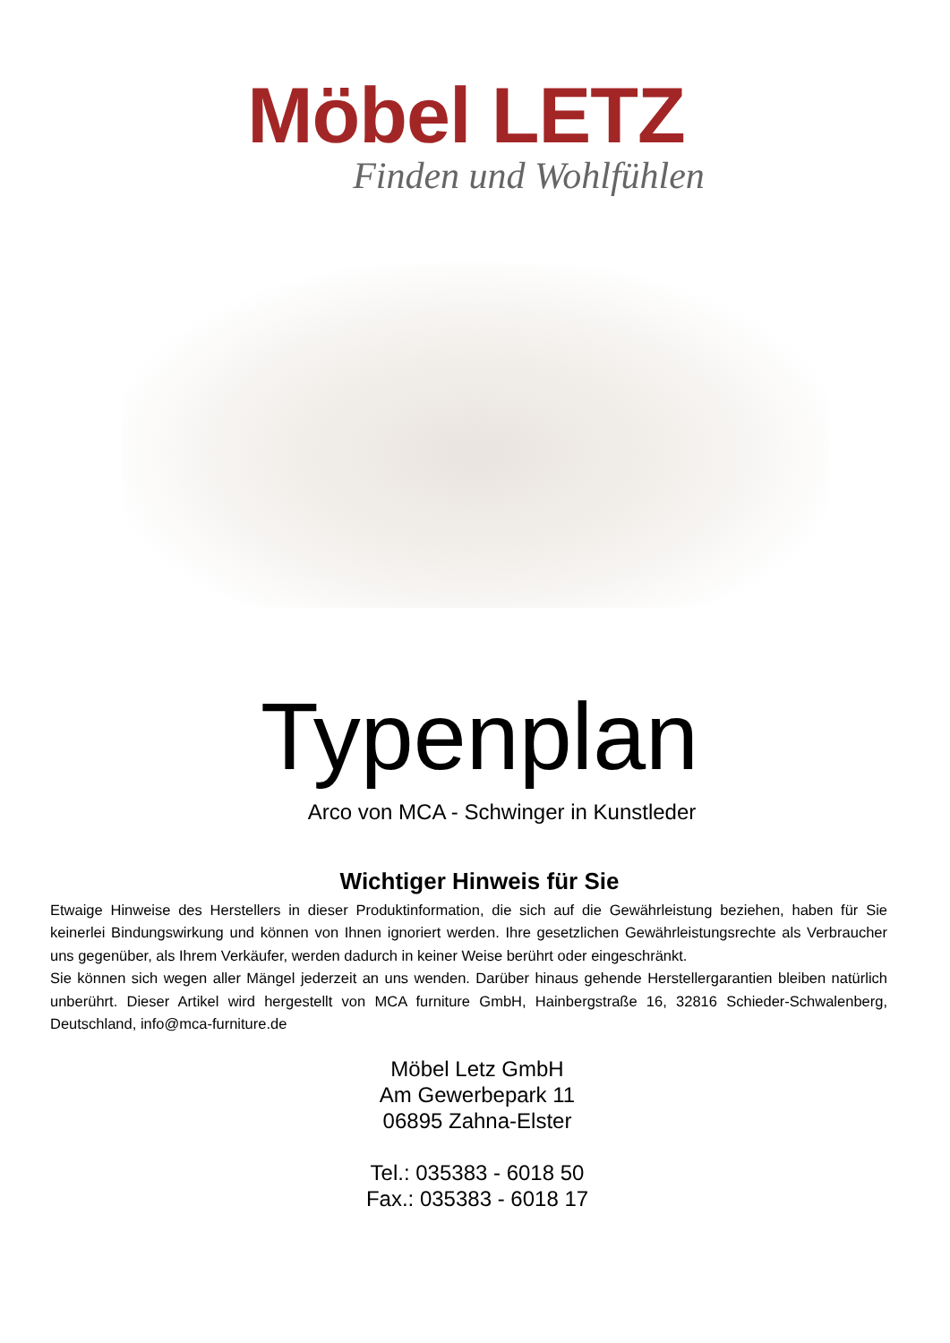Möbel LETZ
Finden und Wohlfühlen
Typenplan
Arco von MCA - Schwinger in Kunstleder
Wichtiger Hinweis für Sie
Etwaige Hinweise des Herstellers in dieser Produktinformation, die sich auf die Gewährleistung beziehen, haben für Sie keinerlei Bindungswirkung und können von Ihnen ignoriert werden. Ihre gesetzlichen Gewährleistungsrechte als Verbraucher uns gegenüber, als Ihrem Verkäufer, werden dadurch in keiner Weise berührt oder eingeschränkt.
Sie können sich wegen aller Mängel jederzeit an uns wenden. Darüber hinaus gehende Herstellergarantien bleiben natürlich unberührt. Dieser Artikel wird hergestellt von MCA furniture GmbH, Hainbergstraße 16, 32816 Schieder-Schwalenberg, Deutschland, info@mca-furniture.de
Möbel Letz GmbH
Am Gewerbepark 11
06895 Zahna-Elster
Tel.: 035383 - 6018 50
Fax.: 035383 - 6018 17